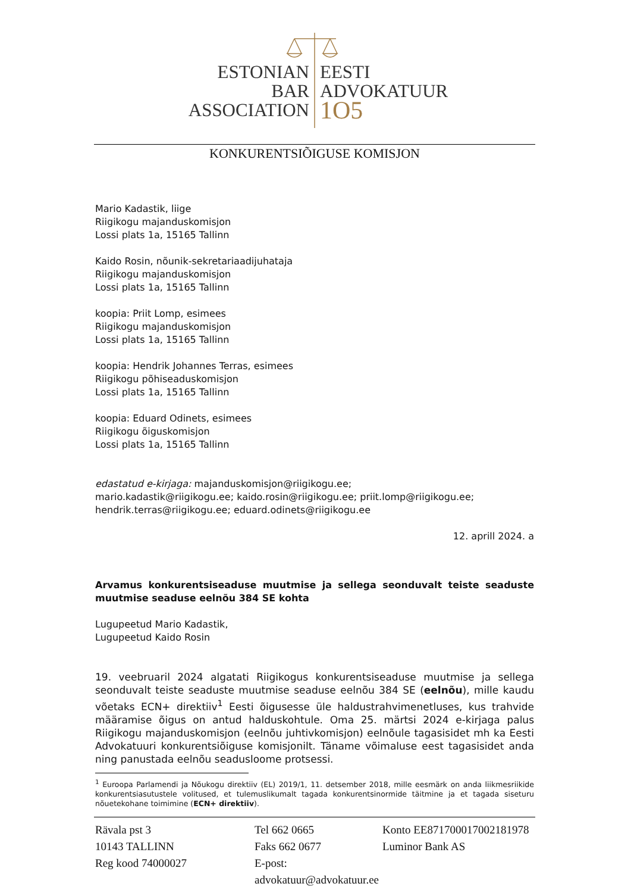ESTONIAN
BAR
ASSOCIATION
EESTI
ADVOKATUUR
1O5
KONKURENTSIÕIGUSE KOMISJON
Mario Kadastik, liige
Riigikogu majanduskomisjon
Lossi plats 1a, 15165 Tallinn
Kaido Rosin, nõunik-sekretariaadijuhataja
Riigikogu majanduskomisjon
Lossi plats 1a, 15165 Tallinn
koopia: Priit Lomp, esimees
Riigikogu majanduskomisjon
Lossi plats 1a, 15165 Tallinn
koopia: Hendrik Johannes Terras, esimees
Riigikogu põhiseaduskomisjon
Lossi plats 1a, 15165 Tallinn
koopia: Eduard Odinets, esimees
Riigikogu õiguskomisjon
Lossi plats 1a, 15165 Tallinn
edastatud e-kirjaga: majanduskomisjon@riigikogu.ee;
mario.kadastik@riigikogu.ee; kaido.rosin@riigikogu.ee; priit.lomp@riigikogu.ee;
hendrik.terras@riigikogu.ee; eduard.odinets@riigikogu.ee
12. aprill 2024. a
Arvamus konkurentsiseaduse muutmise ja sellega seonduvalt teiste seaduste muutmise seaduse eelnõu 384 SE kohta
Lugupeetud Mario Kadastik,
Lugupeetud Kaido Rosin
19. veebruaril 2024 algatati Riigikogus konkurentsiseaduse muutmise ja sellega seonduvalt teiste seaduste muutmise seaduse eelnõu 384 SE (eelnõu), mille kaudu võetaks ECN+ direktiiv<sup>1</sup> Eesti õigusesse üle haldustrahvimenetluses, kus trahvide määramise õigus on antud halduskohtule. Oma 25. märtsi 2024 e-kirjaga palus Riigikogu majanduskomisjon (eelnõu juhtivkomisjon) eelnõule tagasisidet mh ka Eesti Advokatuuri konkurentsiõiguse komisjonilt. Täname võimaluse eest tagasisidet anda ning panustada eelnõu seadusloome protsessi.
<sup>1</sup> Euroopa Parlamendi ja Nõukogu direktiiv (EL) 2019/1, 11. detsember 2018, mille eesmärk on anda liikmesriikide konkurentsiasutustele volitused, et tulemuslikumalt tagada konkurentsinormide täitmine ja et tagada siseturu nõuetekohane toimimine (ECN+ direktiiv).
Rävala pst 3
10143 TALLINN
Reg kood 74000027
Tel 662 0665
Faks 662 0677
E-post: advokatuur@advokatuur.ee
Konto EE871700017002181978
Luminor Bank AS